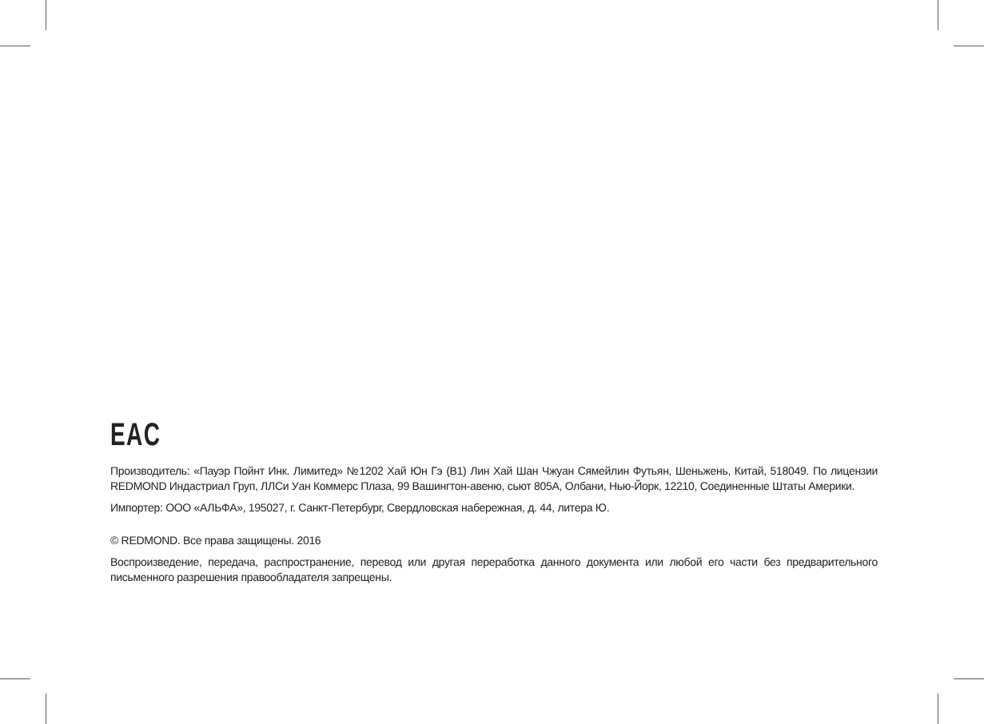EAC
Производитель: «Пауэр Пойнт Инк. Лимитед» №1202 Хай Юн Гэ (В1) Лин Хай Шан Чжуан Сямейлин Футьян, Шеньжень, Китай, 518049. По лицензии REDMOND Индастриал Груп, ЛЛСи Уан Коммерс Плаза, 99 Вашингтон-авеню, сьют 805А, Олбани, Нью-Йорк, 12210, Соединенные Штаты Америки.
Импортер: ООО «АЛЬФА», 195027, г. Санкт-Петербург, Свердловская набережная, д. 44, литера Ю.
© REDMOND. Все права защищены. 2016
Воспроизведение, передача, распространение, перевод или другая переработка данного документа или любой его части без предварительного письменного разрешения правообладателя запрещены.